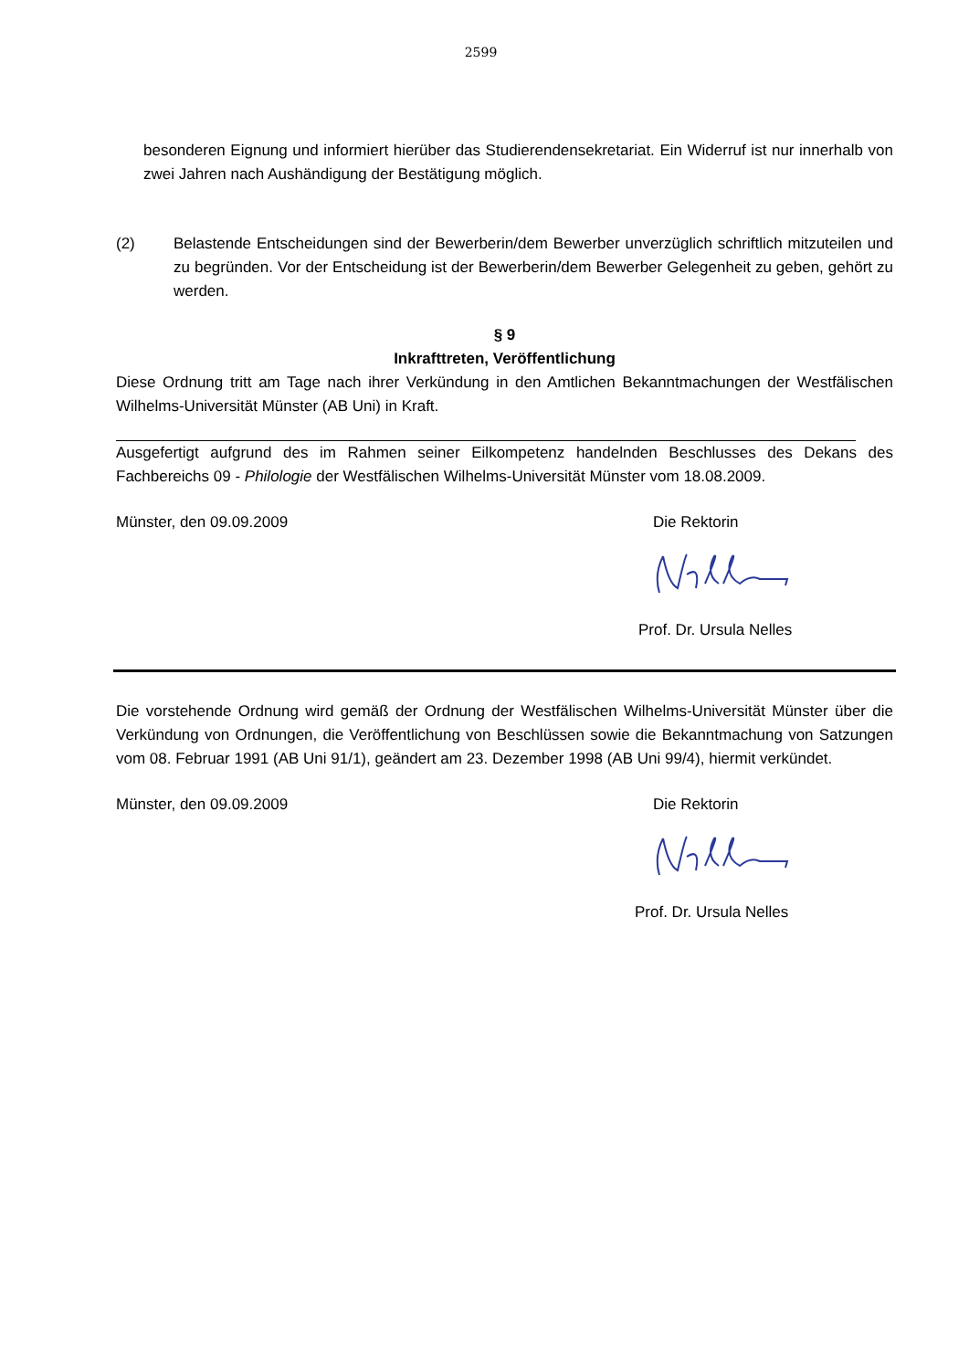2599
besonderen Eignung und informiert hierüber das Studierendensekretariat. Ein Widerruf ist nur innerhalb von zwei Jahren nach Aushändigung der Bestätigung möglich.
(2) Belastende Entscheidungen sind der Bewerberin/dem Bewerber unverzüglich schriftlich mitzuteilen und zu begründen. Vor der Entscheidung ist der Bewerberin/dem Bewerber Gelegenheit zu geben, gehört zu werden.
§ 9
Inkrafttreten, Veröffentlichung
Diese Ordnung tritt am Tage nach ihrer Verkündung in den Amtlichen Bekanntmachungen der Westfälischen Wilhelms-Universität Münster (AB Uni) in Kraft.
Ausgefertigt aufgrund des im Rahmen seiner Eilkompetenz handelnden Beschlusses des Dekans des Fachbereichs 09 - Philologie der Westfälischen Wilhelms-Universität Münster vom 18.08.2009.
Münster, den 09.09.2009 Die Rektorin
Prof. Dr. Ursula Nelles
Die vorstehende Ordnung wird gemäß der Ordnung der Westfälischen Wilhelms-Universität Münster über die Verkündung von Ordnungen, die Veröffentlichung von Beschlüssen sowie die Bekanntmachung von Satzungen vom 08. Februar 1991 (AB Uni 91/1), geändert am 23. Dezember 1998 (AB Uni 99/4), hiermit verkündet.
Münster, den 09.09.2009 Die Rektorin
Prof. Dr. Ursula Nelles